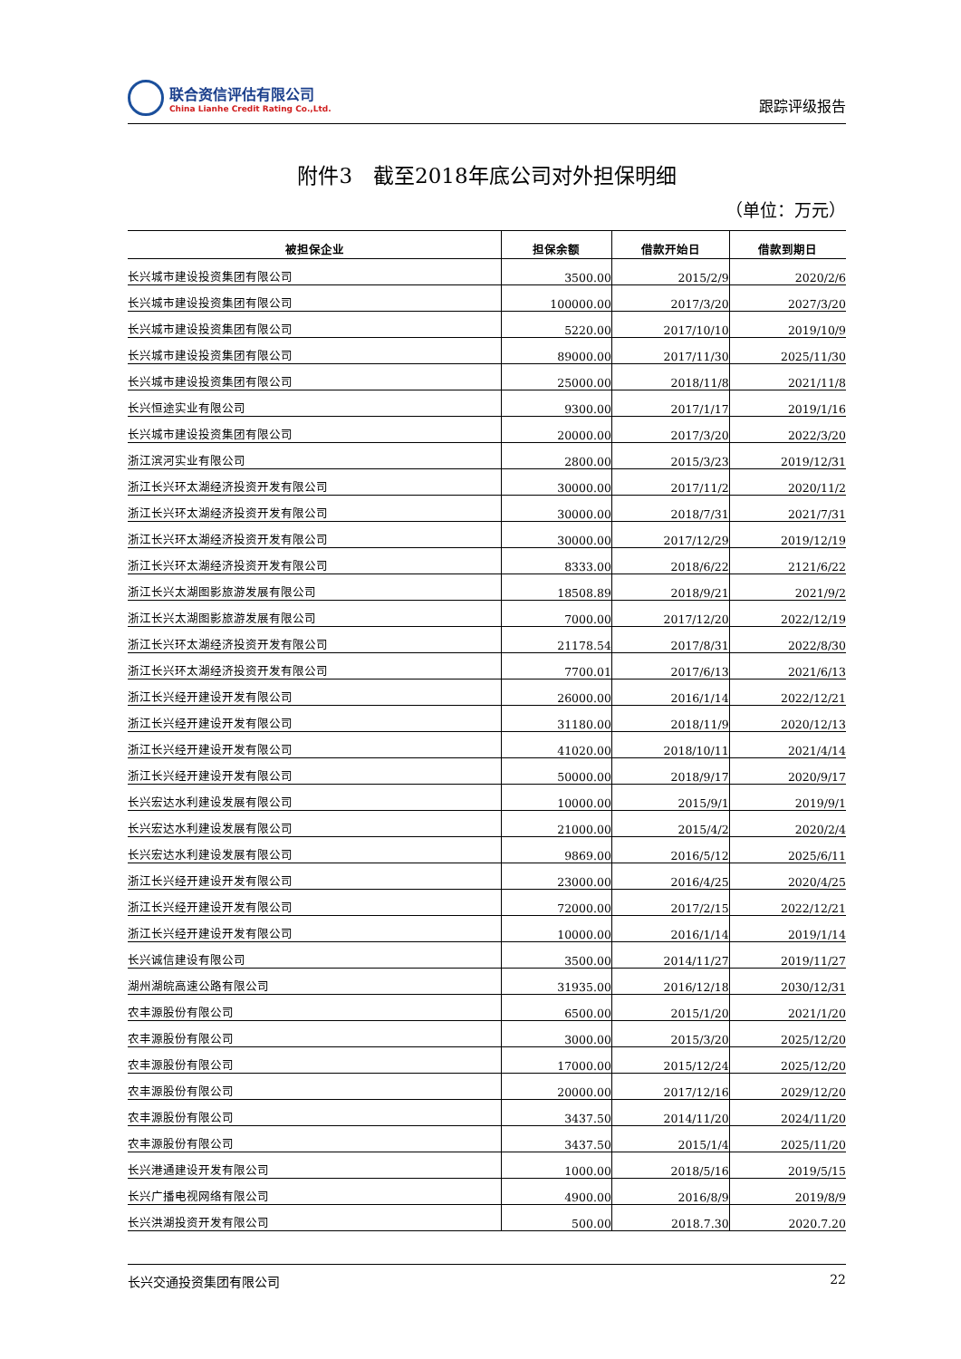联合资信评估有限公司
China Lianhe Credit Rating Co.,Ltd.
跟踪评级报告
附件3　截至2018年底公司对外担保明细
（单位：万元）
| 被担保企业 | 担保余额 | 借款开始日 | 借款到期日 |
| --- | --- | --- | --- |
| 长兴城市建设投资集团有限公司 | 3500.00 | 2015/2/9 | 2020/2/6 |
| 长兴城市建设投资集团有限公司 | 100000.00 | 2017/3/20 | 2027/3/20 |
| 长兴城市建设投资集团有限公司 | 5220.00 | 2017/10/10 | 2019/10/9 |
| 长兴城市建设投资集团有限公司 | 89000.00 | 2017/11/30 | 2025/11/30 |
| 长兴城市建设投资集团有限公司 | 25000.00 | 2018/11/8 | 2021/11/8 |
| 长兴恒途实业有限公司 | 9300.00 | 2017/1/17 | 2019/1/16 |
| 长兴城市建设投资集团有限公司 | 20000.00 | 2017/3/20 | 2022/3/20 |
| 浙江滨河实业有限公司 | 2800.00 | 2015/3/23 | 2019/12/31 |
| 浙江长兴环太湖经济投资开发有限公司 | 30000.00 | 2017/11/2 | 2020/11/2 |
| 浙江长兴环太湖经济投资开发有限公司 | 30000.00 | 2018/7/31 | 2021/7/31 |
| 浙江长兴环太湖经济投资开发有限公司 | 30000.00 | 2017/12/29 | 2019/12/19 |
| 浙江长兴环太湖经济投资开发有限公司 | 8333.00 | 2018/6/22 | 2121/6/22 |
| 浙江长兴太湖图影旅游发展有限公司 | 18508.89 | 2018/9/21 | 2021/9/2 |
| 浙江长兴太湖图影旅游发展有限公司 | 7000.00 | 2017/12/20 | 2022/12/19 |
| 浙江长兴环太湖经济投资开发有限公司 | 21178.54 | 2017/8/31 | 2022/8/30 |
| 浙江长兴环太湖经济投资开发有限公司 | 7700.01 | 2017/6/13 | 2021/6/13 |
| 浙江长兴经开建设开发有限公司 | 26000.00 | 2016/1/14 | 2022/12/21 |
| 浙江长兴经开建设开发有限公司 | 31180.00 | 2018/11/9 | 2020/12/13 |
| 浙江长兴经开建设开发有限公司 | 41020.00 | 2018/10/11 | 2021/4/14 |
| 浙江长兴经开建设开发有限公司 | 50000.00 | 2018/9/17 | 2020/9/17 |
| 长兴宏达水利建设发展有限公司 | 10000.00 | 2015/9/1 | 2019/9/1 |
| 长兴宏达水利建设发展有限公司 | 21000.00 | 2015/4/2 | 2020/2/4 |
| 长兴宏达水利建设发展有限公司 | 9869.00 | 2016/5/12 | 2025/6/11 |
| 浙江长兴经开建设开发有限公司 | 23000.00 | 2016/4/25 | 2020/4/25 |
| 浙江长兴经开建设开发有限公司 | 72000.00 | 2017/2/15 | 2022/12/21 |
| 浙江长兴经开建设开发有限公司 | 10000.00 | 2016/1/14 | 2019/1/14 |
| 长兴诚信建设有限公司 | 3500.00 | 2014/11/27 | 2019/11/27 |
| 湖州湖皖高速公路有限公司 | 31935.00 | 2016/12/18 | 2030/12/31 |
| 农丰源股份有限公司 | 6500.00 | 2015/1/20 | 2021/1/20 |
| 农丰源股份有限公司 | 3000.00 | 2015/3/20 | 2025/12/20 |
| 农丰源股份有限公司 | 17000.00 | 2015/12/24 | 2025/12/20 |
| 农丰源股份有限公司 | 20000.00 | 2017/12/16 | 2029/12/20 |
| 农丰源股份有限公司 | 3437.50 | 2014/11/20 | 2024/11/20 |
| 农丰源股份有限公司 | 3437.50 | 2015/1/4 | 2025/11/20 |
| 长兴港通建设开发有限公司 | 1000.00 | 2018/5/16 | 2019/5/15 |
| 长兴广播电视网络有限公司 | 4900.00 | 2016/8/9 | 2019/8/9 |
| 长兴洪湖投资开发有限公司 | 500.00 | 2018.7.30 | 2020.7.20 |
长兴交通投资集团有限公司 22